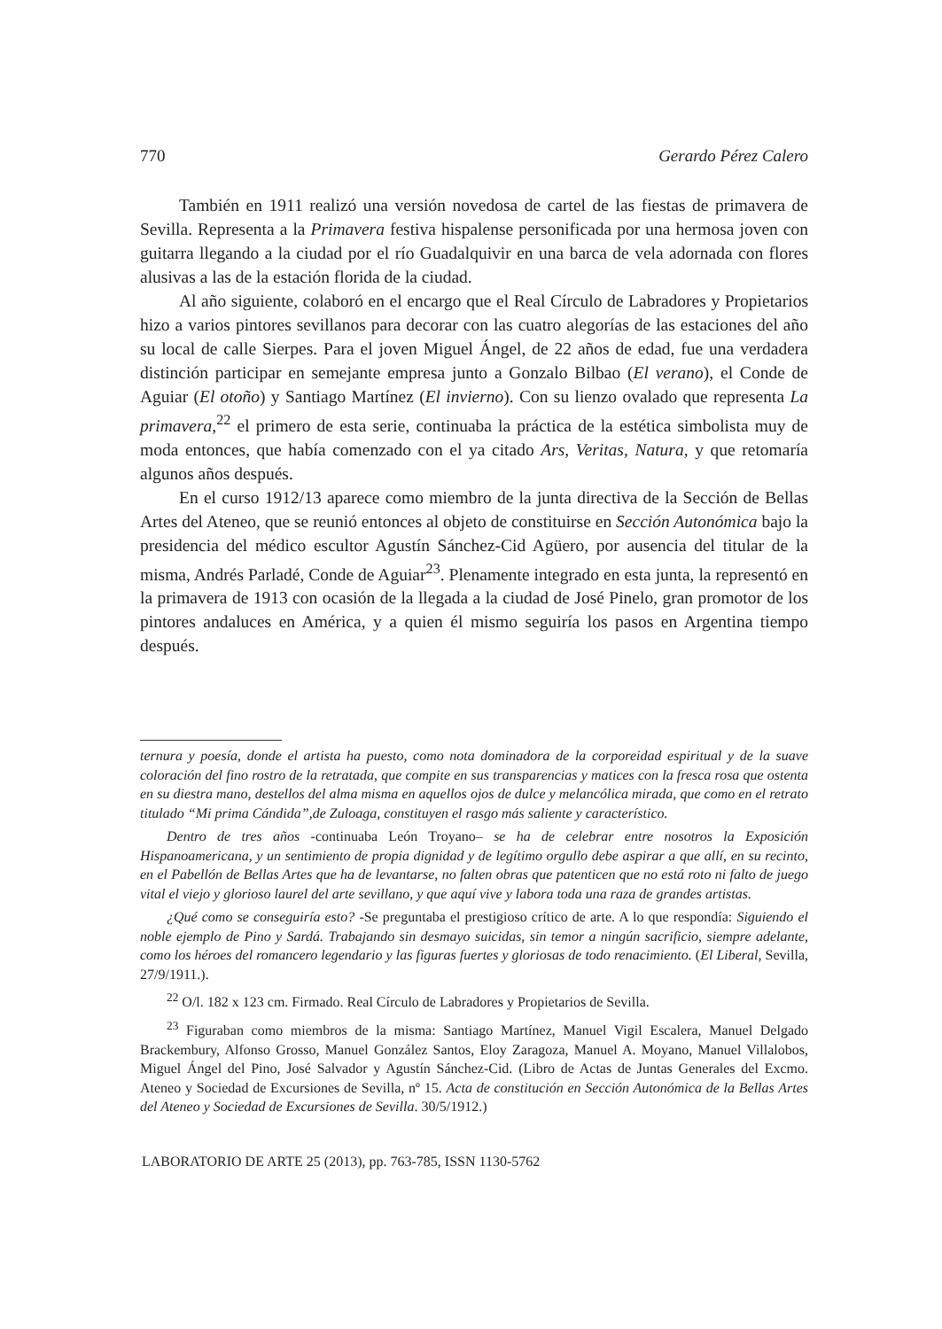770 Gerardo Pérez Calero
También en 1911 realizó una versión novedosa de cartel de las fiestas de primavera de Sevilla. Representa a la Primavera festiva hispalense personificada por una hermosa joven con guitarra llegando a la ciudad por el río Guadalquivir en una barca de vela adornada con flores alusivas a las de la estación florida de la ciudad.
Al año siguiente, colaboró en el encargo que el Real Círculo de Labradores y Propietarios hizo a varios pintores sevillanos para decorar con las cuatro alegorías de las estaciones del año su local de calle Sierpes. Para el joven Miguel Ángel, de 22 años de edad, fue una verdadera distinción participar en semejante empresa junto a Gonzalo Bilbao (El verano), el Conde de Aguiar (El otoño) y Santiago Martínez (El invierno). Con su lienzo ovalado que representa La primavera,<sup>22</sup> el primero de esta serie, continuaba la práctica de la estética simbolista muy de moda entonces, que había comenzado con el ya citado Ars, Veritas, Natura, y que retomaría algunos años después.
En el curso 1912/13 aparece como miembro de la junta directiva de la Sección de Bellas Artes del Ateneo, que se reunió entonces al objeto de constituirse en Sección Autonómica bajo la presidencia del médico escultor Agustín Sánchez-Cid Agüero, por ausencia del titular de la misma, Andrés Parladé, Conde de Aguiar<sup>23</sup>. Plenamente integrado en esta junta, la representó en la primavera de 1913 con ocasión de la llegada a la ciudad de José Pinelo, gran promotor de los pintores andaluces en América, y a quien él mismo seguiría los pasos en Argentina tiempo después.
ternura y poesía, donde el artista ha puesto, como nota dominadora de la corporeidad espiritual y de la suave coloración del fino rostro de la retratada, que compite en sus transparencias y matices con la fresca rosa que ostenta en su diestra mano, destellos del alma misma en aquellos ojos de dulce y melancólica mirada, que como en el retrato titulado “Mi prima Cándida”,de Zuloaga, constituyen el rasgo más saliente y característico.
Dentro de tres años -continuaba León Troyano– se ha de celebrar entre nosotros la Exposición Hispanoamericana, y un sentimiento de propia dignidad y de legítimo orgullo debe aspirar a que allí, en su recinto, en el Pabellón de Bellas Artes que ha de levantarse, no falten obras que patenticen que no está roto ni falto de juego vital el viejo y glorioso laurel del arte sevillano, y que aquí vive y labora toda una raza de grandes artistas.
¿Qué como se conseguiría esto? -Se preguntaba el prestigioso crítico de arte. A lo que respondía: Siguiendo el noble ejemplo de Pino y Sardá. Trabajando sin desmayo suicidas, sin temor a ningún sacrificio, siempre adelante, como los héroes del romancero legendario y las figuras fuertes y gloriosas de todo renacimiento. (El Liberal, Sevilla, 27/9/1911.).
<sup>22</sup> O/l. 182 x 123 cm. Firmado. Real Círculo de Labradores y Propietarios de Sevilla.
<sup>23</sup> Figuraban como miembros de la misma: Santiago Martínez, Manuel Vigil Escalera, Manuel Delgado Brackembury, Alfonso Grosso, Manuel González Santos, Eloy Zaragoza, Manuel A. Moyano, Manuel Villalobos, Miguel Ángel del Pino, José Salvador y Agustín Sánchez-Cid. (Libro de Actas de Juntas Generales del Excmo. Ateneo y Sociedad de Excursiones de Sevilla, nº 15. Acta de constitución en Sección Autonómica de la Bellas Artes del Ateneo y Sociedad de Excursiones de Sevilla. 30/5/1912.)
LABORATORIO DE ARTE 25 (2013), pp. 763-785, ISSN 1130-5762